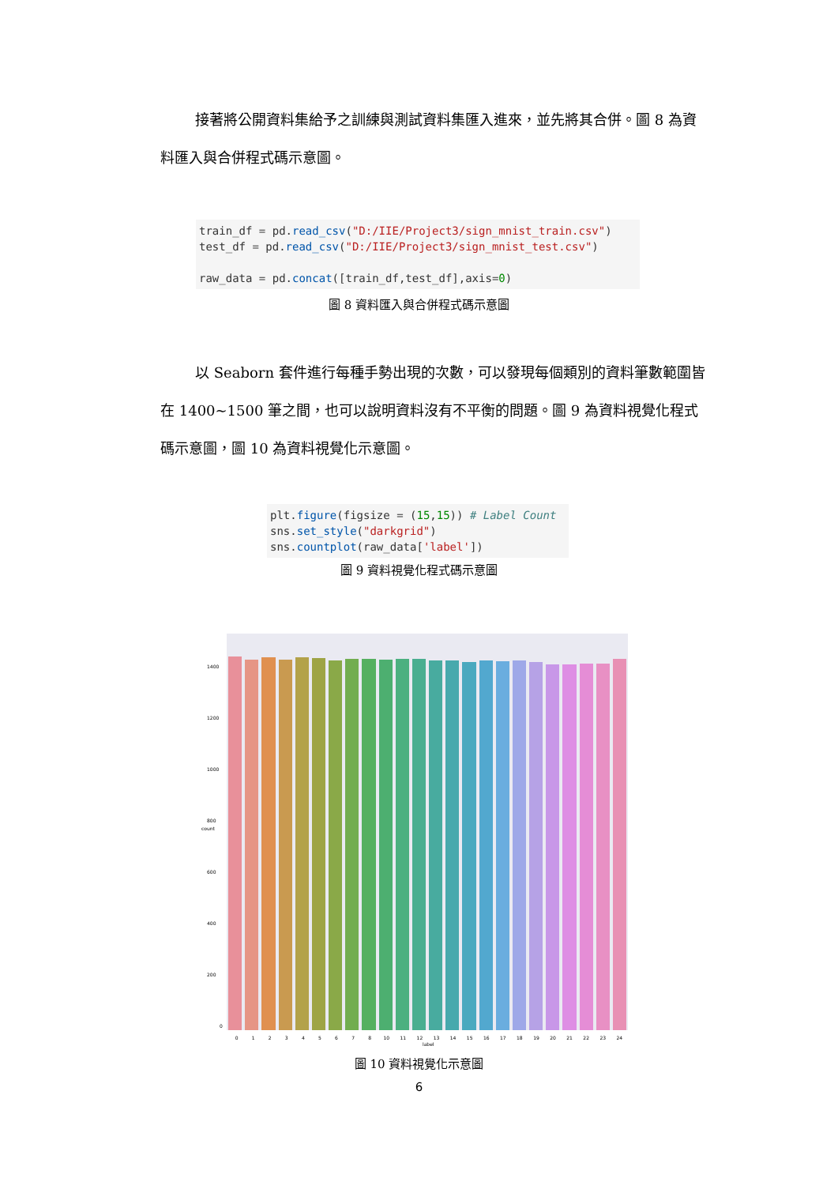接著將公開資料集給予之訓練與測試資料集匯入進來，並先將其合併。圖 8 為資料匯入與合併程式碼示意圖。
train_df = pd.read_csv("D:/IIE/Project3/sign_mnist_train.csv") test_df = pd.read_csv("D:/IIE/Project3/sign_mnist_test.csv") raw_data = pd.concat([train_df,test_df],axis=0)
圖 8 資料匯入與合併程式碼示意圖
以 Seaborn 套件進行每種手勢出現的次數，可以發現每個類別的資料筆數範圍皆在 1400~1500 筆之間，也可以說明資料沒有不平衡的問題。圖 9 為資料視覺化程式碼示意圖，圖 10 為資料視覺化示意圖。
plt.figure(figsize = (15,15)) # Label Count sns.set_style("darkgrid") sns.countplot(raw_data['label'])
圖 9 資料視覺化程式碼示意圖
1400
1200
1000
800
600
400
200
0
count
0 1 2 3 4 5 6 7 8 10 11 12 13 14 15 16 17 18 19 20 21 22 23 24
label
圖 10 資料視覺化示意圖
6